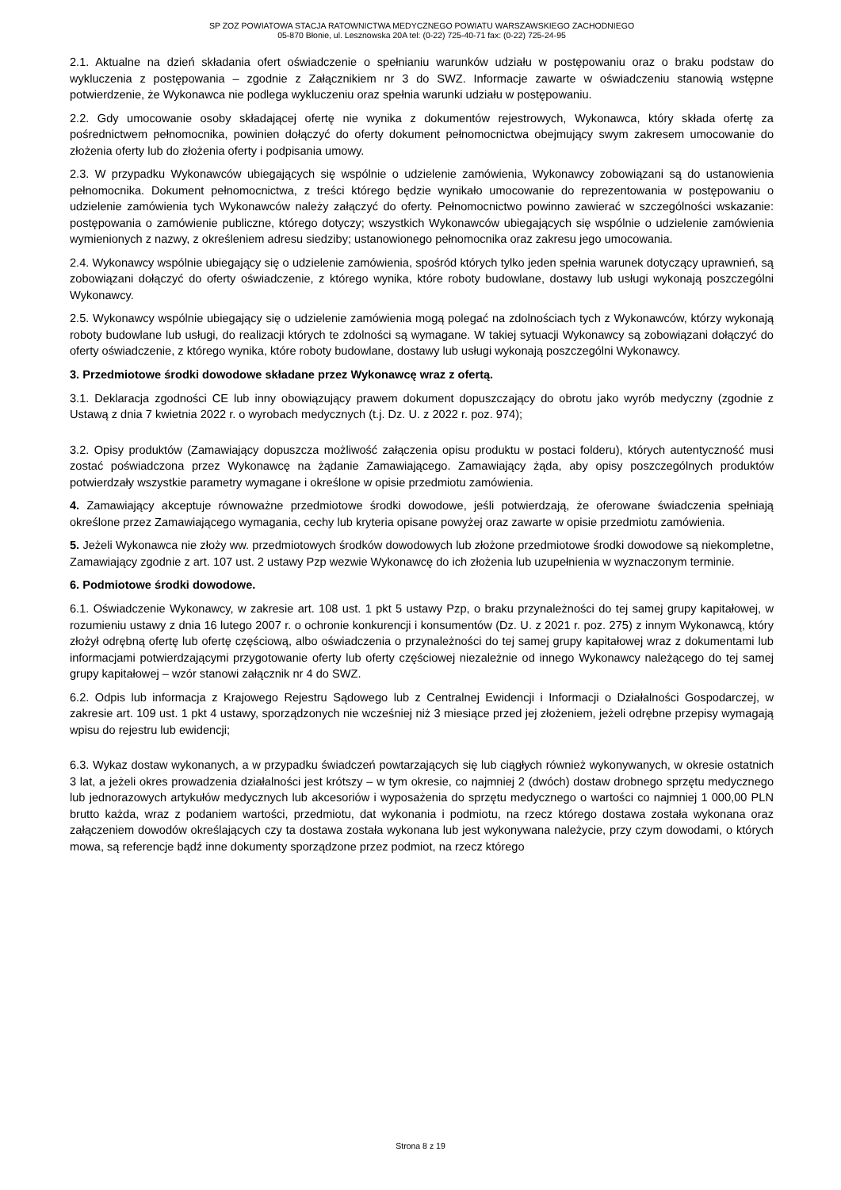SP ZOZ POWIATOWA STACJA RATOWNICTWA MEDYCZNEGO POWIATU WARSZAWSKIEGO ZACHODNIEGO
05-870 Błonie, ul. Lesznowska 20A tel: (0-22) 725-40-71 fax: (0-22) 725-24-95
2.1. Aktualne na dzień składania ofert oświadczenie o spełnianiu warunków udziału w postępowaniu oraz o braku podstaw do wykluczenia z postępowania – zgodnie z Załącznikiem nr 3 do SWZ. Informacje zawarte w oświadczeniu stanowią wstępne potwierdzenie, że Wykonawca nie podlega wykluczeniu oraz spełnia warunki udziału w postępowaniu.
2.2. Gdy umocowanie osoby składającej ofertę nie wynika z dokumentów rejestrowych, Wykonawca, który składa ofertę za pośrednictwem pełnomocnika, powinien dołączyć do oferty dokument pełnomocnictwa obejmujący swym zakresem umocowanie do złożenia oferty lub do złożenia oferty i podpisania umowy.
2.3. W przypadku Wykonawców ubiegających się wspólnie o udzielenie zamówienia, Wykonawcy zobowiązani są do ustanowienia pełnomocnika. Dokument pełnomocnictwa, z treści którego będzie wynikało umocowanie do reprezentowania w postępowaniu o udzielenie zamówienia tych Wykonawców należy załączyć do oferty. Pełnomocnictwo powinno zawierać w szczególności wskazanie: postępowania o zamówienie publiczne, którego dotyczy; wszystkich Wykonawców ubiegających się wspólnie o udzielenie zamówienia wymienionych z nazwy, z określeniem adresu siedziby; ustanowionego pełnomocnika oraz zakresu jego umocowania.
2.4. Wykonawcy wspólnie ubiegający się o udzielenie zamówienia, spośród których tylko jeden spełnia warunek dotyczący uprawnień, są zobowiązani dołączyć do oferty oświadczenie, z którego wynika, które roboty budowlane, dostawy lub usługi wykonają poszczególni Wykonawcy.
2.5. Wykonawcy wspólnie ubiegający się o udzielenie zamówienia mogą polegać na zdolnościach tych z Wykonawców, którzy wykonają roboty budowlane lub usługi, do realizacji których te zdolności są wymagane. W takiej sytuacji Wykonawcy są zobowiązani dołączyć do oferty oświadczenie, z którego wynika, które roboty budowlane, dostawy lub usługi wykonają poszczególni Wykonawcy.
3. Przedmiotowe środki dowodowe składane przez Wykonawcę wraz z ofertą.
3.1. Deklaracja zgodności CE lub inny obowiązujący prawem dokument dopuszczający do obrotu jako wyrób medyczny (zgodnie z Ustawą z dnia 7 kwietnia 2022 r. o wyrobach medycznych (t.j. Dz. U. z 2022 r. poz. 974);
3.2. Opisy produktów (Zamawiający dopuszcza możliwość załączenia opisu produktu w postaci folderu), których autentyczność musi zostać poświadczona przez Wykonawcę na żądanie Zamawiającego. Zamawiający żąda, aby opisy poszczególnych produktów potwierdzały wszystkie parametry wymagane i określone w opisie przedmiotu zamówienia.
4. Zamawiający akceptuje równoważne przedmiotowe środki dowodowe, jeśli potwierdzają, że oferowane świadczenia spełniają określone przez Zamawiającego wymagania, cechy lub kryteria opisane powyżej oraz zawarte w opisie przedmiotu zamówienia.
5. Jeżeli Wykonawca nie złoży ww. przedmiotowych środków dowodowych lub złożone przedmiotowe środki dowodowe są niekompletne, Zamawiający zgodnie z art. 107 ust. 2 ustawy Pzp wezwie Wykonawcę do ich złożenia lub uzupełnienia w wyznaczonym terminie.
6. Podmiotowe środki dowodowe.
6.1. Oświadczenie Wykonawcy, w zakresie art. 108 ust. 1 pkt 5 ustawy Pzp, o braku przynależności do tej samej grupy kapitałowej, w rozumieniu ustawy z dnia 16 lutego 2007 r. o ochronie konkurencji i konsumentów (Dz. U. z 2021 r. poz. 275) z innym Wykonawcą, który złożył odrębną ofertę lub ofertę częściową, albo oświadczenia o przynależności do tej samej grupy kapitałowej wraz z dokumentami lub informacjami potwierdzającymi przygotowanie oferty lub oferty częściowej niezależnie od innego Wykonawcy należącego do tej samej grupy kapitałowej – wzór stanowi załącznik nr 4 do SWZ.
6.2. Odpis lub informacja z Krajowego Rejestru Sądowego lub z Centralnej Ewidencji i Informacji o Działalności Gospodarczej, w zakresie art. 109 ust. 1 pkt 4 ustawy, sporządzonych nie wcześniej niż 3 miesiące przed jej złożeniem, jeżeli odrębne przepisy wymagają wpisu do rejestru lub ewidencji;
6.3. Wykaz dostaw wykonanych, a w przypadku świadczeń powtarzających się lub ciągłych również wykonywanych, w okresie ostatnich 3 lat, a jeżeli okres prowadzenia działalności jest krótszy – w tym okresie, co najmniej 2 (dwóch) dostaw drobnego sprzętu medycznego lub jednorazowych artykułów medycznych lub akcesoriów i wyposażenia do sprzętu medycznego o wartości co najmniej 1 000,00 PLN brutto każda, wraz z podaniem wartości, przedmiotu, dat wykonania i podmiotu, na rzecz którego dostawa została wykonana oraz załączeniem dowodów określających czy ta dostawa została wykonana lub jest wykonywana należycie, przy czym dowodami, o których mowa, są referencje bądź inne dokumenty sporządzone przez podmiot, na rzecz którego
Strona 8 z 19